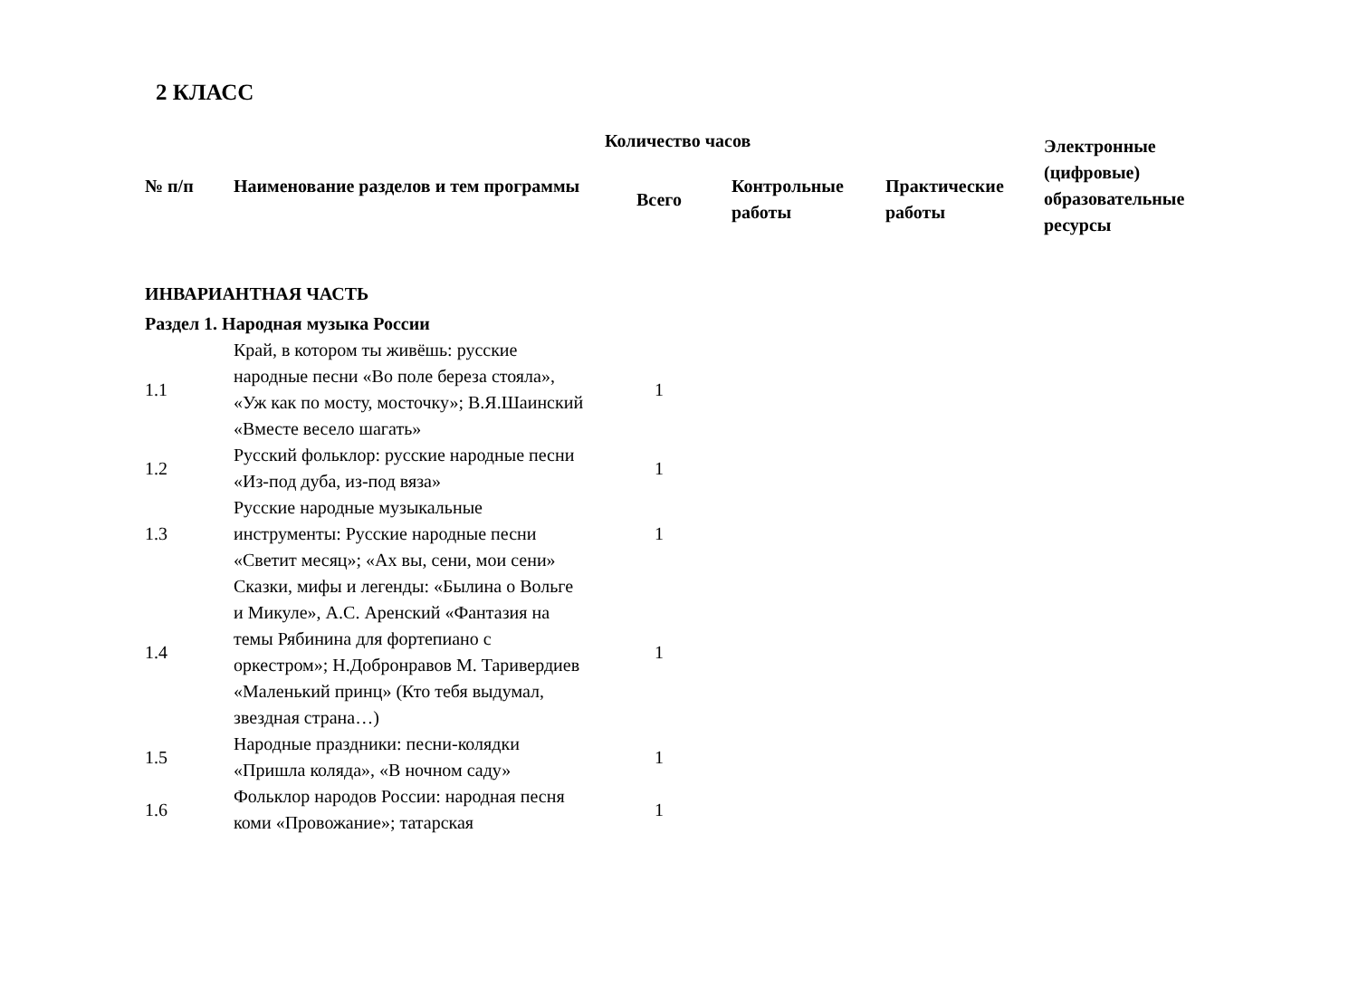2 КЛАСС
| № п/п | Наименование разделов и тем программы | | | | Количество часов | Электронные (цифровые) образовательные ресурсы |
| --- | --- | --- | --- | --- | --- | --- |
| | | Всего | Контрольные работы | Практические работы | | |
| ИНВАРИАНТНАЯ ЧАСТЬ | | | | | | |
| Раздел 1. Народная музыка России | | | | | | |
| 1.1 | Край, в котором ты живёшь: русские народные песни «Во поле береза стояла», «Уж как по мосту, мосточку»; В.Я.Шаинский «Вместе весело шагать» | 1 | | | | |
| 1.2 | Русский фольклор: русские народные песни «Из-под дуба, из-под вяза» | 1 | | | | |
| 1.3 | Русские народные музыкальные инструменты: Русские народные песни «Светит месяц»; «Ах вы, сени, мои сени» | 1 | | | | |
| 1.4 | Сказки, мифы и легенды: «Былина о Вольге и Микуле», А.С. Аренский «Фантазия на темы Рябинина для фортепиано с оркестром»; Н.Добронравов М. Таривердиев «Маленький принц» (Кто тебя выдумал, звездная страна…) | 1 | | | | |
| 1.5 | Народные праздники: песни-колядки «Пришла коляда», «В ночном саду» | 1 | | | | |
| 1.6 | Фольклор народов России: народная песня коми «Провожание»; татарская | 1 | | | | |